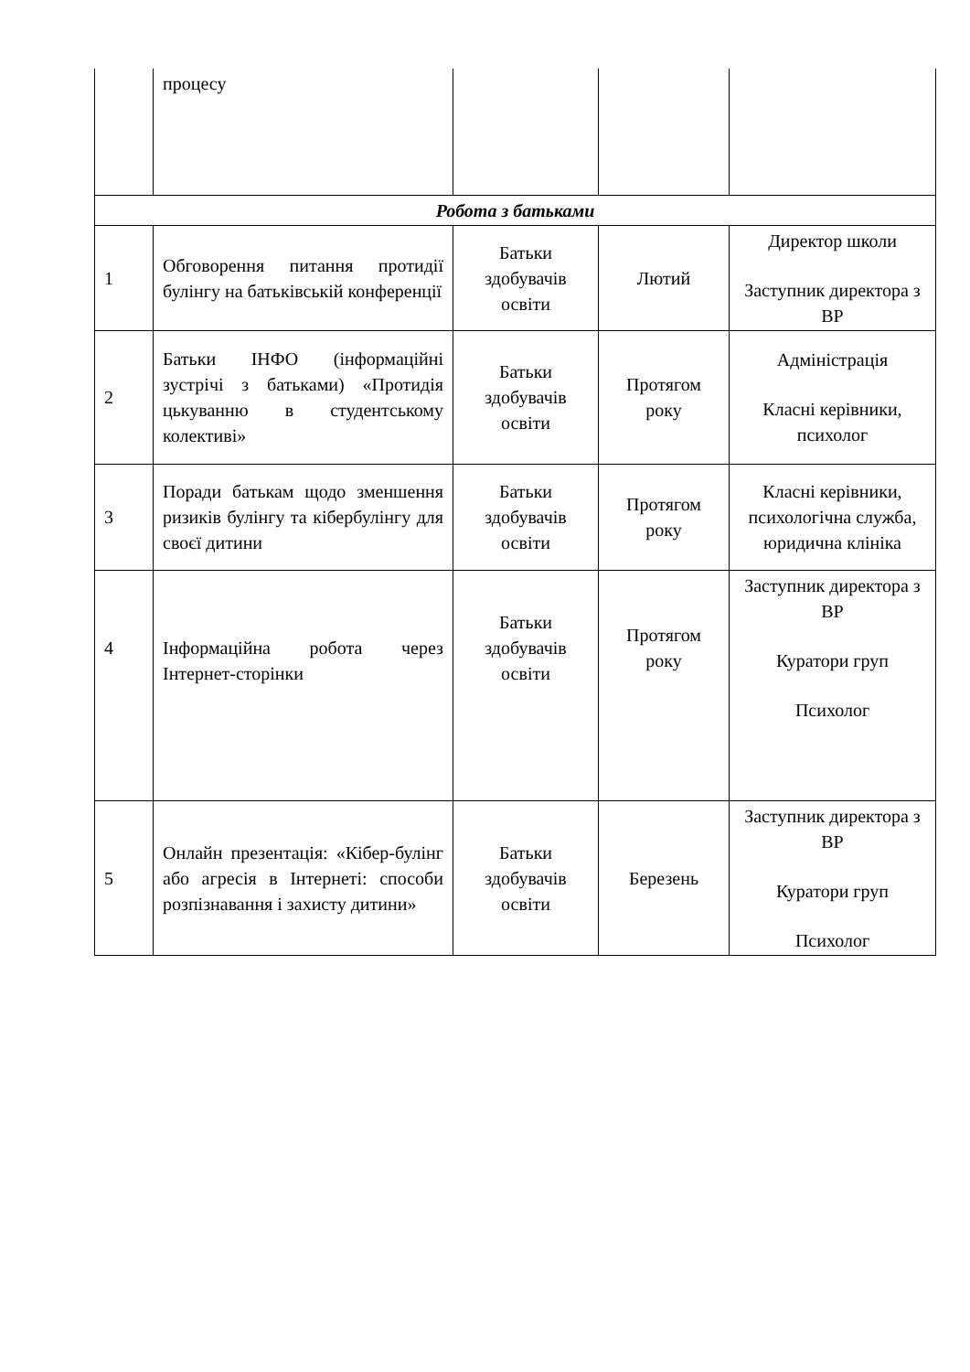| | процесу | | | |
| Робота з батьками | | | | |
| 1 | Обговорення питання протидії булінгу на батьківській конференції | Батьки здобувачів освіти | Лютий | Директор школи Заступник директора з ВР |
| 2 | Батьки ІНФО (інформаційні зустрічі з батьками) «Протидія цькуванню в студентському колективі» | Батьки здобувачів освіти | Протягом року | Адміністрація Класні керівники, психолог |
| 3 | Поради батькам щодо зменшення ризиків булінгу та кібербулінгу для своєї дитини | Батьки здобувачів освіти | Протягом року | Класні керівники, психологічна служба, юридична клініка |
| 4 | Інформаційна робота через Інтернет-сторінки | Батьки здобувачів освіти | Протягом року | Заступник директора з ВР Куратори груп Психолог |
| 5 | Онлайн презентація: «Кібер-булінг або агресія в Інтернеті: способи розпізнавання і захисту дитини» | Батьки здобувачів освіти | Березень | Заступник директора з ВР Куратори груп Психолог |